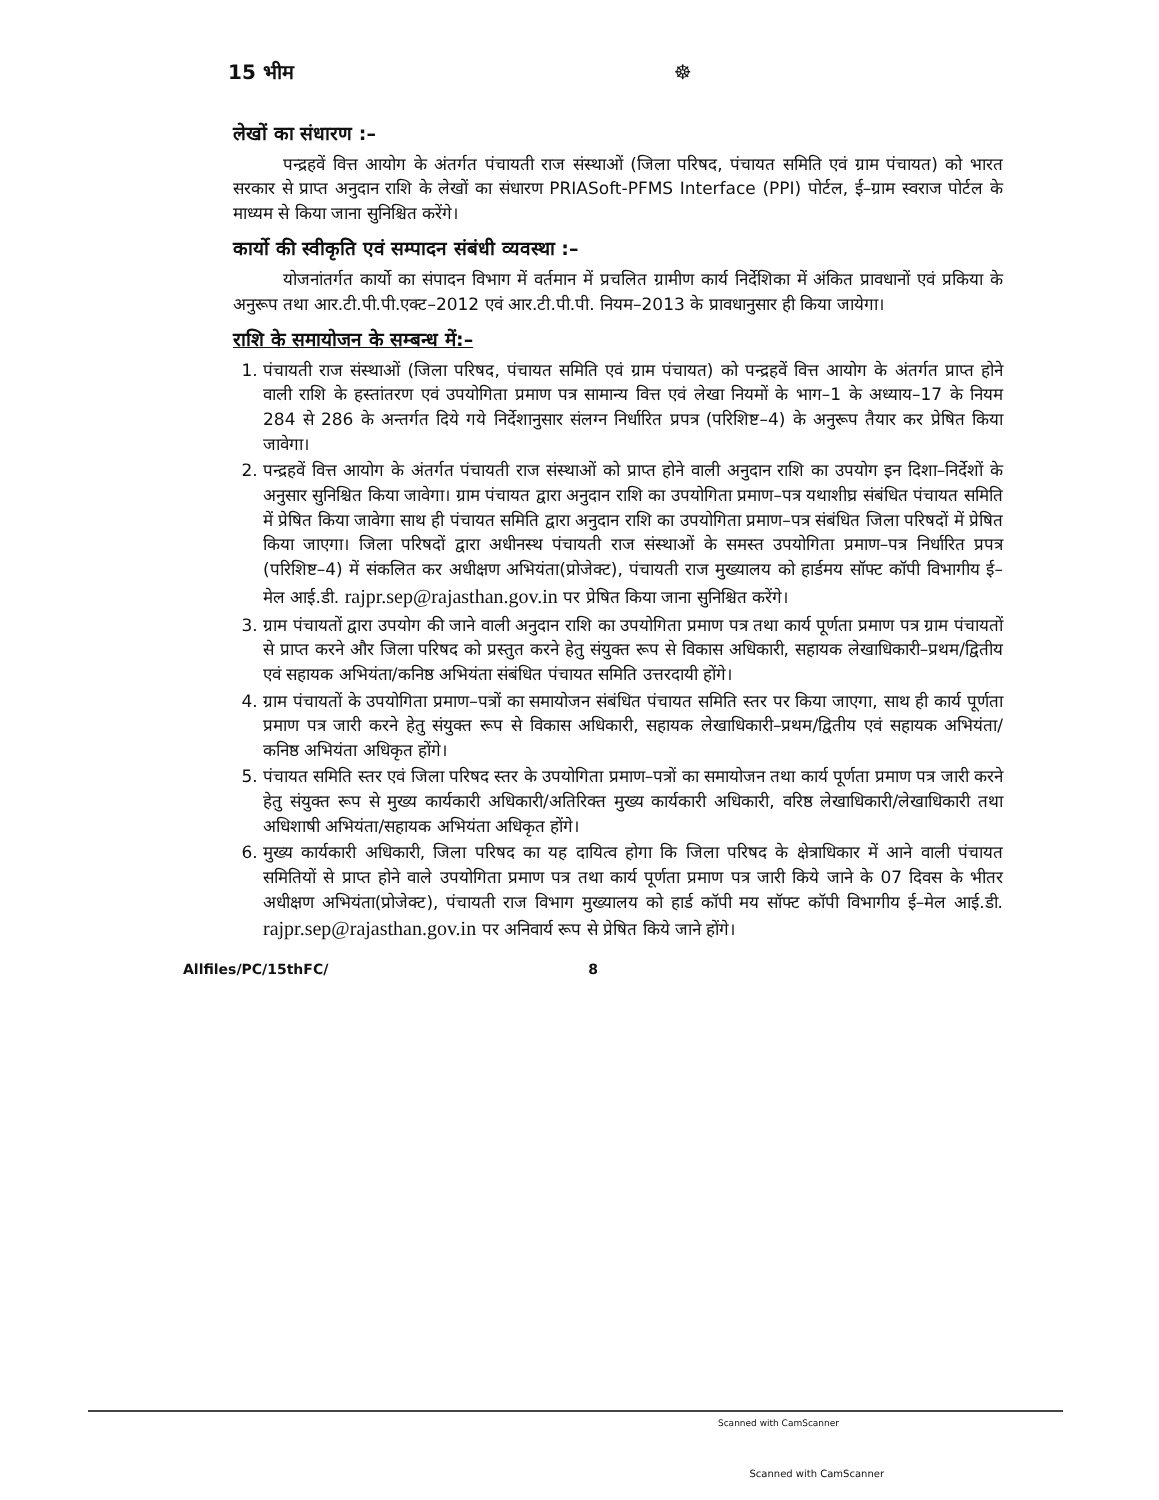15 भीम ☸
लेखों का संधारण :–
पन्द्रहवें वित्त आयोग के अंतर्गत पंचायती राज संस्थाओं (जिला परिषद, पंचायत समिति एवं ग्राम पंचायत) को भारत सरकार से प्राप्त अनुदान राशि के लेखों का संधारण PRIASoft-PFMS Interface (PPI) पोर्टल, ई–ग्राम स्वराज पोर्टल के माध्यम से किया जाना सुनिश्चित करेंगे।
कार्यो की स्वीकृति एवं सम्पादन संबंधी व्यवस्था :–
योजनांतर्गत कार्यो का संपादन विभाग में वर्तमान में प्रचलित ग्रामीण कार्य निर्देशिका में अंकित प्रावधानों एवं प्रकिया के अनुरूप तथा आर.टी.पी.पी.एक्ट–2012 एवं आर.टी.पी.पी. नियम–2013 के प्रावधानुसार ही किया जायेगा।
राशि के समायोजन के सम्बन्ध में:–
1. पंचायती राज संस्थाओं (जिला परिषद, पंचायत समिति एवं ग्राम पंचायत) को पन्द्रहवें वित्त आयोग के अंतर्गत प्राप्त होने वाली राशि के हस्तांतरण एवं उपयोगिता प्रमाण पत्र सामान्य वित्त एवं लेखा नियमों के भाग–1 के अध्याय–17 के नियम 284 से 286 के अन्तर्गत दिये गये निर्देशानुसार संलग्न निर्धारित प्रपत्र (परिशिष्ट–4) के अनुरूप तैयार कर प्रेषित किया जावेगा।
2. पन्द्रहवें वित्त आयोग के अंतर्गत पंचायती राज संस्थाओं को प्राप्त होने वाली अनुदान राशि का उपयोग इन दिशा–निर्देशों के अनुसार सुनिश्चित किया जावेगा। ग्राम पंचायत द्वारा अनुदान राशि का उपयोगिता प्रमाण–पत्र यथाशीघ्र संबंधित पंचायत समिति में प्रेषित किया जावेगा साथ ही पंचायत समिति द्वारा अनुदान राशि का उपयोगिता प्रमाण–पत्र संबंधित जिला परिषदों में प्रेषित किया जाएगा। जिला परिषदों द्वारा अधीनस्थ पंचायती राज संस्थाओं के समस्त उपयोगिता प्रमाण–पत्र निर्धारित प्रपत्र (परिशिष्ट–4) में संकलित कर अधीक्षण अभियंता(प्रोजेक्ट), पंचायती राज मुख्यालय को हार्डमय सॉफ्ट कॉपी विभागीय ई–मेल आई.डी. rajpr.sep@rajasthan.gov.in पर प्रेषित किया जाना सुनिश्चित करेंगे।
3. ग्राम पंचायतों द्वारा उपयोग की जाने वाली अनुदान राशि का उपयोगिता प्रमाण पत्र तथा कार्य पूर्णता प्रमाण पत्र ग्राम पंचायतों से प्राप्त करने और जिला परिषद को प्रस्तुत करने हेतु संयुक्त रूप से विकास अधिकारी, सहायक लेखाधिकारी–प्रथम/द्वितीय एवं सहायक अभियंता/कनिष्ठ अभियंता संबंधित पंचायत समिति उत्तरदायी होंगे।
4. ग्राम पंचायतों के उपयोगिता प्रमाण–पत्रों का समायोजन संबंधित पंचायत समिति स्तर पर किया जाएगा, साथ ही कार्य पूर्णता प्रमाण पत्र जारी करने हेतु संयुक्त रूप से विकास अधिकारी, सहायक लेखाधिकारी–प्रथम/द्वितीय एवं सहायक अभियंता/कनिष्ठ अभियंता अधिकृत होंगे।
5. पंचायत समिति स्तर एवं जिला परिषद स्तर के उपयोगिता प्रमाण–पत्रों का समायोजन तथा कार्य पूर्णता प्रमाण पत्र जारी करने हेतु संयुक्त रूप से मुख्य कार्यकारी अधिकारी/अतिरिक्त मुख्य कार्यकारी अधिकारी, वरिष्ठ लेखाधिकारी/लेखाधिकारी तथा अधिशाषी अभियंता/सहायक अभियंता अधिकृत होंगे।
6. मुख्य कार्यकारी अधिकारी, जिला परिषद का यह दायित्व होगा कि जिला परिषद के क्षेत्राधिकार में आने वाली पंचायत समितियों से प्राप्त होने वाले उपयोगिता प्रमाण पत्र तथा कार्य पूर्णता प्रमाण पत्र जारी किये जाने के 07 दिवस के भीतर अधीक्षण अभियंता(प्रोजेक्ट), पंचायती राज विभाग मुख्यालय को हार्ड कॉपी मय सॉफ्ट कॉपी विभागीय ई–मेल आई.डी. rajpr.sep@rajasthan.gov.in पर अनिवार्य रूप से प्रेषित किये जाने होंगे।
Allfiles/PC/15thFC/ 8
Scanned with CamScanner
Scanned with CamScanner